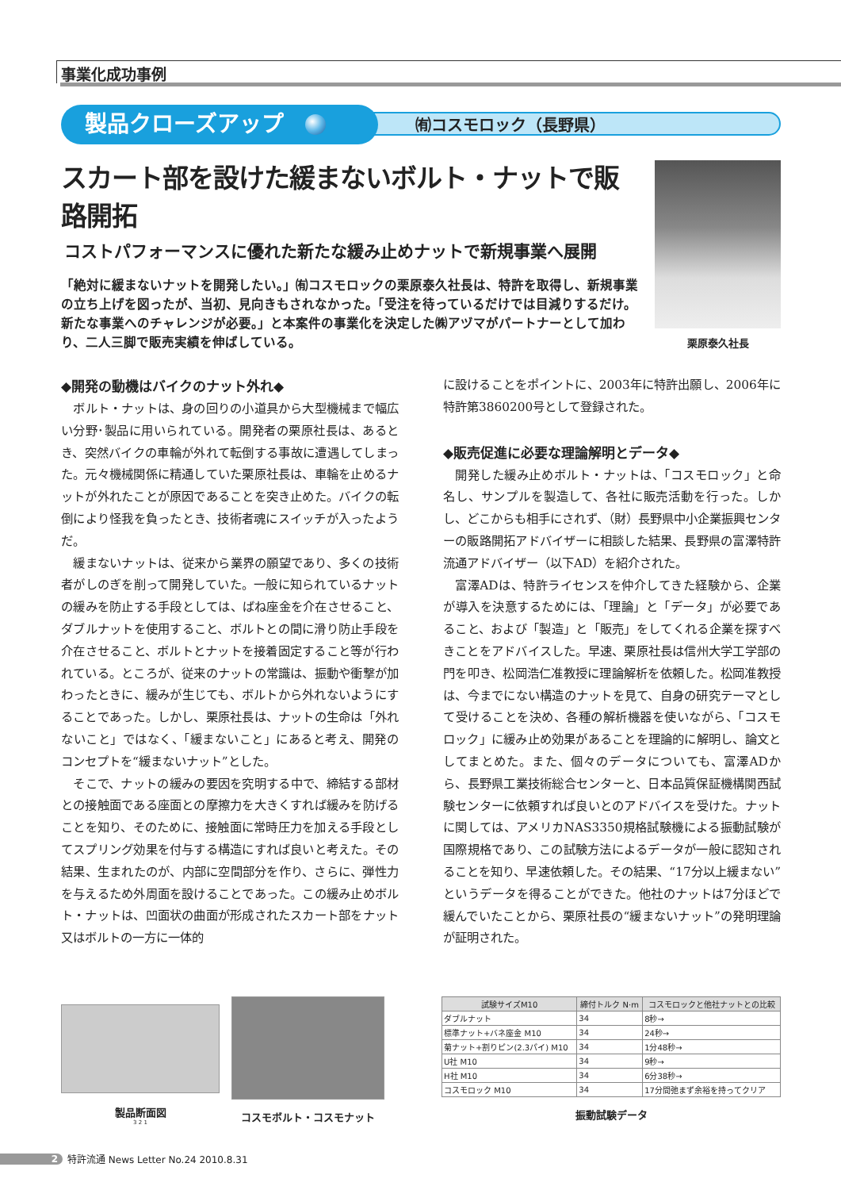事業化成功事例
㈲コスモロック（長野県）
製品クローズアップ
スカート部を設けた緩まないボルト・ナットで販路開拓
コストパフォーマンスに優れた新たな緩み止めナットで新規事業へ展開
「絶対に緩まないナットを開発したい。」㈲コスモロックの栗原泰久社長は、特許を取得し、新規事業の立ち上げを図ったが、当初、見向きもされなかった。「受注を待っているだけでは目減りするだけ。新たな事業へのチャレンジが必要。」と本案件の事業化を決定した㈱アヅマがパートナーとして加わり、二人三脚で販売実績を伸ばしている。
栗原泰久社長
◆開発の動機はバイクのナット外れ◆
ボルト・ナットは、身の回りの小道具から大型機械まで幅広い分野･製品に用いられている。開発者の栗原社長は、あるとき、突然バイクの車輪が外れて転倒する事故に遭遇してしまった。元々機械関係に精通していた栗原社長は、車輪を止めるナットが外れたことが原因であることを突き止めた。バイクの転倒により怪我を負ったとき、技術者魂にスイッチが入ったようだ。
緩まないナットは、従来から業界の願望であり、多くの技術者がしのぎを削って開発していた。一般に知られているナットの緩みを防止する手段としては、ばね座金を介在させること、ダブルナットを使用すること、ボルトとの間に滑り防止手段を介在させること、ボルトとナットを接着固定すること等が行われている。ところが、従来のナットの常識は、振動や衝撃が加わったときに、緩みが生じても、ボルトから外れないようにすることであった。しかし、栗原社長は、ナットの生命は「外れないこと」ではなく、「緩まないこと」にあると考え、開発のコンセプトを“緩まないナット”とした。
そこで、ナットの緩みの要因を究明する中で、締結する部材との接触面である座面との摩擦力を大きくすれば緩みを防げることを知り、そのために、接触面に常時圧力を加える手段としてスプリング効果を付与する構造にすれば良いと考えた。その結果、生まれたのが、内部に空間部分を作り、さらに、弾性力を与えるため外周面を設けることであった。この緩み止めボルト・ナットは、凹面状の曲面が形成されたスカート部をナット又はボルトの一方に一体的
に設けることをポイントに、2003年に特許出願し、2006年に特許第3860200号として登録された。
◆販売促進に必要な理論解明とデータ◆
開発した緩み止めボルト・ナットは、「コスモロック」と命名し、サンプルを製造して、各社に販売活動を行った。しかし、どこからも相手にされず、（財）長野県中小企業振興センターの販路開拓アドバイザーに相談した結果、長野県の富澤特許流通アドバイザー（以下AD）を紹介された。
富澤ADは、特許ライセンスを仲介してきた経験から、企業が導入を決意するためには、「理論」と「データ」が必要であること、および「製造」と「販売」をしてくれる企業を探すべきことをアドバイスした。早速、栗原社長は信州大学工学部の門を叩き、松岡浩仁准教授に理論解析を依頼した。松岡准教授は、今までにない構造のナットを見て、自身の研究テーマとして受けることを決め、各種の解析機器を使いながら、「コスモロック」に緩み止め効果があることを理論的に解明し、論文としてまとめた。また、個々のデータについても、富澤ADから、長野県工業技術総合センターと、日本品質保証機構関西試験センターに依頼すれば良いとのアドバイスを受けた。ナットに関しては、アメリカNAS3350規格試験機による振動試験が国際規格であり、この試験方法によるデータが一般に認知されることを知り、早速依頼した。その結果、“17分以上緩まない”というデータを得ることができた。他社のナットは7分ほどで緩んでいたことから、栗原社長の“緩まないナット”の発明理論が証明された。
製品断面図
3 2 1
コスモボルト・コスモナット
| 試験サイズM10 | 締付トルク N·m | コスモロックと他社ナットとの比較 |
| --- | --- | --- |
| ダブルナット | 34 | 8秒→ |
| 標準ナット+バネ座金 M10 | 34 | 24秒→ |
| 菊ナット+割りピン(2.3パイ) M10 | 34 | 1分48秒→ |
| U社 M10 | 34 | 9秒→ |
| H社 M10 | 34 | 6分38秒→ |
| コスモロック M10 | 34 | 17分間弛まず余裕を持ってクリア |
振動試験データ
2 特許流通 News Letter No.24 2010.8.31